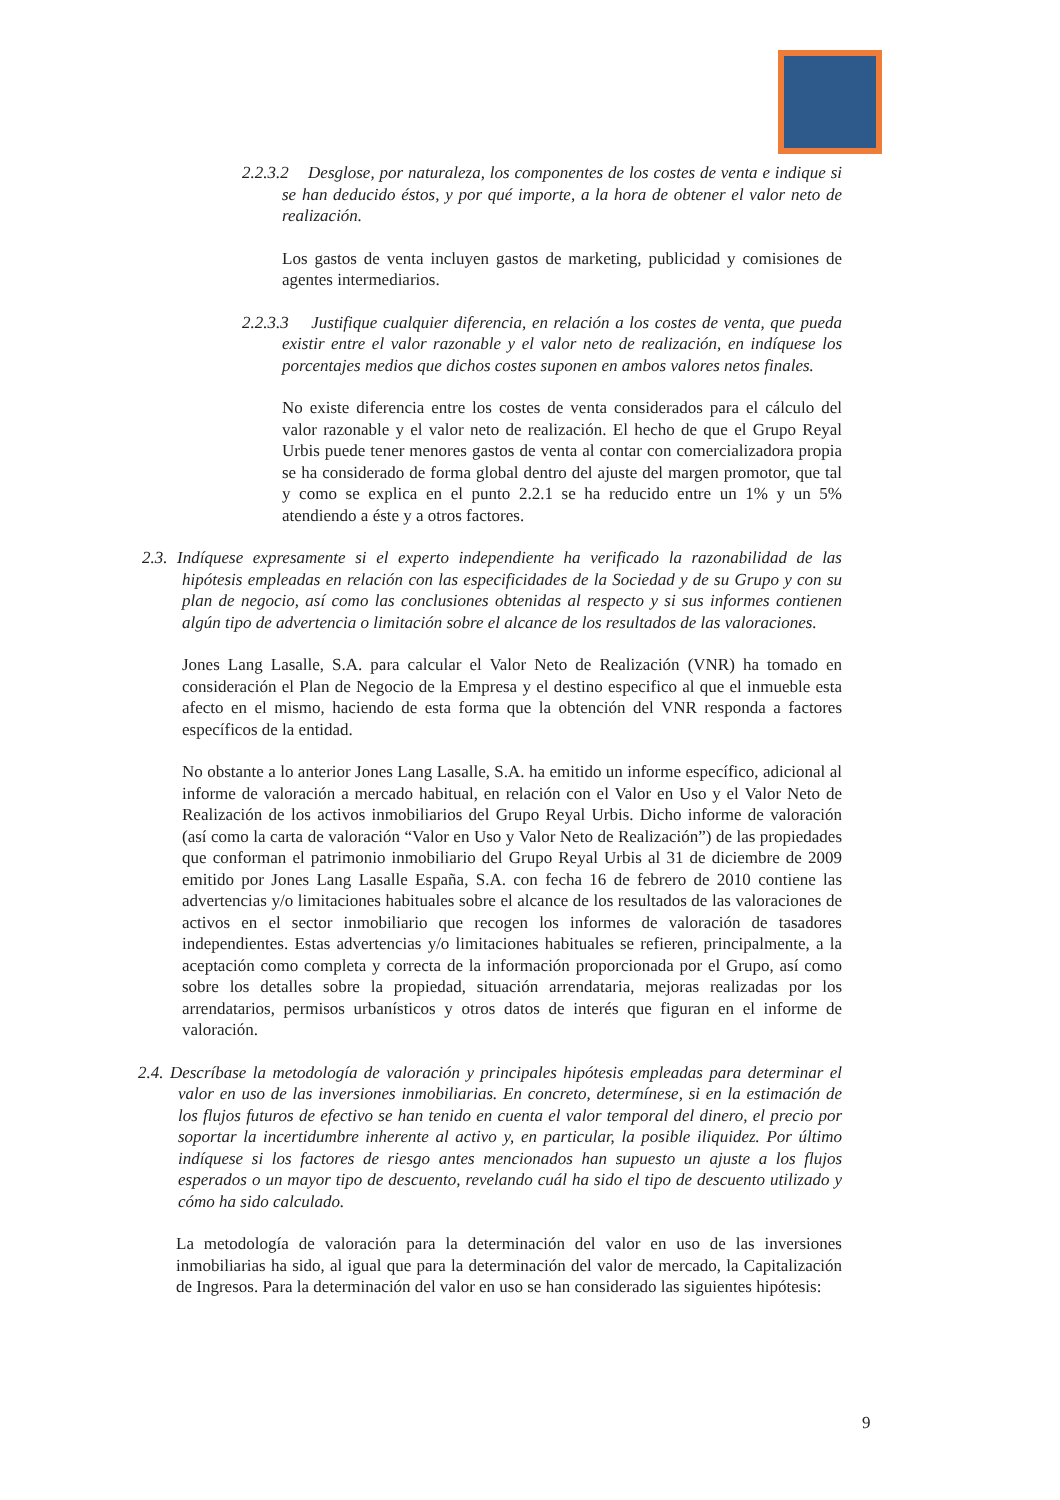2.2.3.2 Desglose, por naturaleza, los componentes de los costes de venta e indique si se han deducido éstos, y por qué importe, a la hora de obtener el valor neto de realización.
Los gastos de venta incluyen gastos de marketing, publicidad y comisiones de agentes intermediarios.
2.2.3.3 Justifique cualquier diferencia, en relación a los costes de venta, que pueda existir entre el valor razonable y el valor neto de realización, en indíquese los porcentajes medios que dichos costes suponen en ambos valores netos finales.
No existe diferencia entre los costes de venta considerados para el cálculo del valor razonable y el valor neto de realización. El hecho de que el Grupo Reyal Urbis puede tener menores gastos de venta al contar con comercializadora propia se ha considerado de forma global dentro del ajuste del margen promotor, que tal y como se explica en el punto 2.2.1 se ha reducido entre un 1% y un 5% atendiendo a éste y a otros factores.
2.3. Indíquese expresamente si el experto independiente ha verificado la razonabilidad de las hipótesis empleadas en relación con las especificidades de la Sociedad y de su Grupo y con su plan de negocio, así como las conclusiones obtenidas al respecto y si sus informes contienen algún tipo de advertencia o limitación sobre el alcance de los resultados de las valoraciones.
Jones Lang Lasalle, S.A. para calcular el Valor Neto de Realización (VNR) ha tomado en consideración el Plan de Negocio de la Empresa y el destino especifico al que el inmueble esta afecto en el mismo, haciendo de esta forma que la obtención del VNR responda a factores específicos de la entidad.
No obstante a lo anterior Jones Lang Lasalle, S.A. ha emitido un informe específico, adicional al informe de valoración a mercado habitual, en relación con el Valor en Uso y el Valor Neto de Realización de los activos inmobiliarios del Grupo Reyal Urbis. Dicho informe de valoración (así como la carta de valoración “Valor en Uso y Valor Neto de Realización”) de las propiedades que conforman el patrimonio inmobiliario del Grupo Reyal Urbis al 31 de diciembre de 2009 emitido por Jones Lang Lasalle España, S.A. con fecha 16 de febrero de 2010 contiene las advertencias y/o limitaciones habituales sobre el alcance de los resultados de las valoraciones de activos en el sector inmobiliario que recogen los informes de valoración de tasadores independientes. Estas advertencias y/o limitaciones habituales se refieren, principalmente, a la aceptación como completa y correcta de la información proporcionada por el Grupo, así como sobre los detalles sobre la propiedad, situación arrendataria, mejoras realizadas por los arrendatarios, permisos urbanísticos y otros datos de interés que figuran en el informe de valoración.
2.4. Descríbase la metodología de valoración y principales hipótesis empleadas para determinar el valor en uso de las inversiones inmobiliarias. En concreto, determínese, si en la estimación de los flujos futuros de efectivo se han tenido en cuenta el valor temporal del dinero, el precio por soportar la incertidumbre inherente al activo y, en particular, la posible iliquidez. Por último indíquese si los factores de riesgo antes mencionados han supuesto un ajuste a los flujos esperados o un mayor tipo de descuento, revelando cuál ha sido el tipo de descuento utilizado y cómo ha sido calculado.
La metodología de valoración para la determinación del valor en uso de las inversiones inmobiliarias ha sido, al igual que para la determinación del valor de mercado, la Capitalización de Ingresos. Para la determinación del valor en uso se han considerado las siguientes hipótesis:
9